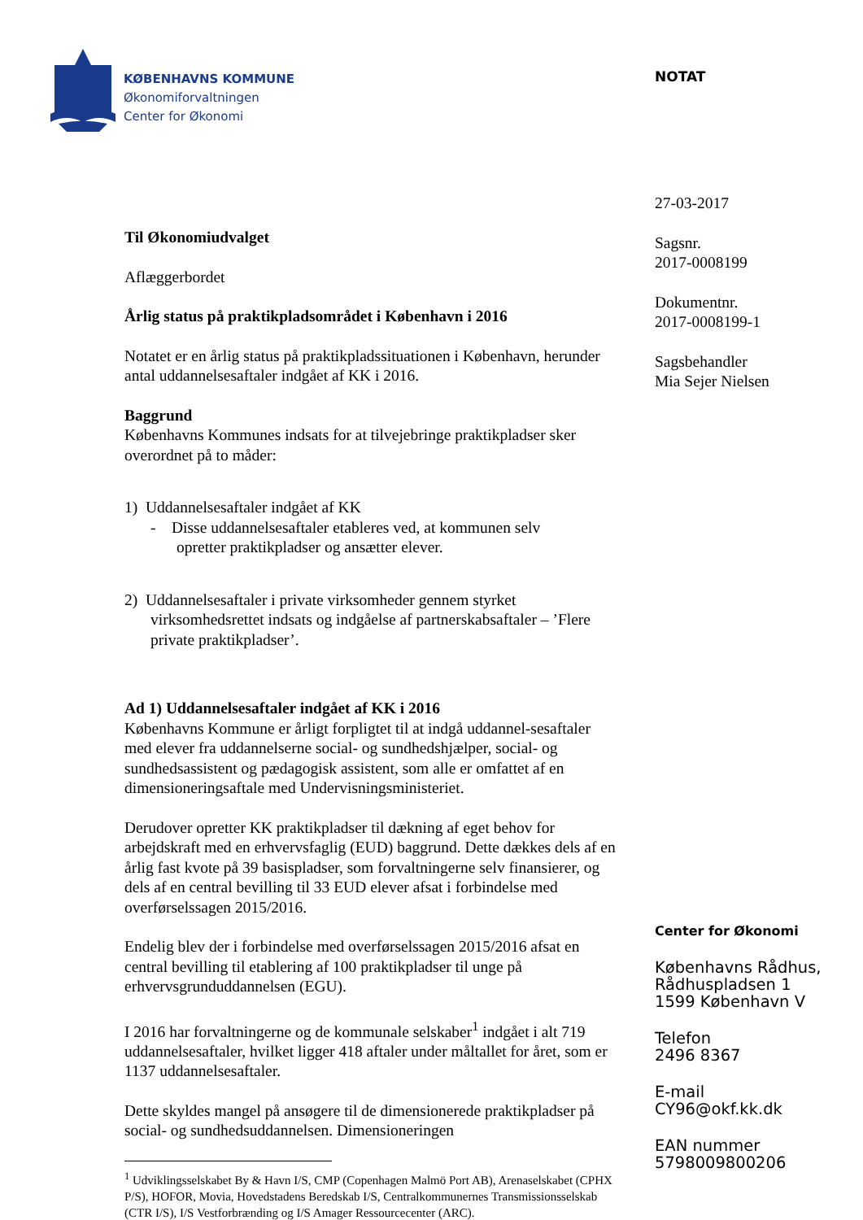KØBENHAVNS KOMMUNE
Økonomiforvaltningen
Center for Økonomi
Til Økonomiudvalget
Aflæggerbordet
Årlig status på praktikpladsområdet i København i 2016
Notatet er en årlig status på praktikpladssituationen i København, herunder antal uddannelsesaftaler indgået af KK i 2016.
Baggrund
Københavns Kommunes indsats for at tilvejebringe praktikpladser sker overordnet på to måder:
1) Uddannelsesaftaler indgået af KK
- Disse uddannelsesaftaler etableres ved, at kommunen selv
opretter praktikpladser og ansætter elever.
2) Uddannelsesaftaler i private virksomheder gennem styrket virksomhedsrettet indsats og indgåelse af partnerskabsaftaler – ’Flere private praktikpladser’.
Ad 1) Uddannelsesaftaler indgået af KK i 2016
Københavns Kommune er årligt forpligtet til at indgå uddannel-sesaftaler med elever fra uddannelserne social- og sundhedshjælper, social- og sundhedsassistent og pædagogisk assistent, som alle er omfattet af en dimensioneringsaftale med Undervisningsministeriet.
Derudover opretter KK praktikpladser til dækning af eget behov for arbejdskraft med en erhvervsfaglig (EUD) baggrund. Dette dækkes dels af en årlig fast kvote på 39 basispladser, som forvaltningerne selv finansierer, og dels af en central bevilling til 33 EUD elever afsat i forbindelse med overførselssagen 2015/2016.
Endelig blev der i forbindelse med overførselssagen 2015/2016 afsat en central bevilling til etablering af 100 praktikpladser til unge på erhvervsgrunduddannelsen (EGU).
I 2016 har forvaltningerne og de kommunale selskaber<sup>1</sup> indgået i alt 719 uddannelsesaftaler, hvilket ligger 418 aftaler under måltallet for året, som er 1137 uddannelsesaftaler.
Dette skyldes mangel på ansøgere til de dimensionerede praktikpladser på social- og sundhedsuddannelsen. Dimensioneringen
<sup>1</sup> Udviklingsselskabet By & Havn I/S, CMP (Copenhagen Malmö Port AB), Arenaselskabet (CPHX P/S), HOFOR, Movia, Hovedstadens Beredskab I/S, Centralkommunernes Transmissionsselskab (CTR I/S), I/S Vestforbrænding og I/S Amager Ressourcecenter (ARC).
NOTAT
27-03-2017
Sagsnr.
2017-0008199
Dokumentnr.
2017-0008199-1
Sagsbehandler
Mia Sejer Nielsen
Center for Økonomi
Københavns Rådhus,
Rådhuspladsen 1
1599 København V
Telefon
2496 8367
E-mail
CY96@okf.kk.dk
EAN nummer
5798009800206